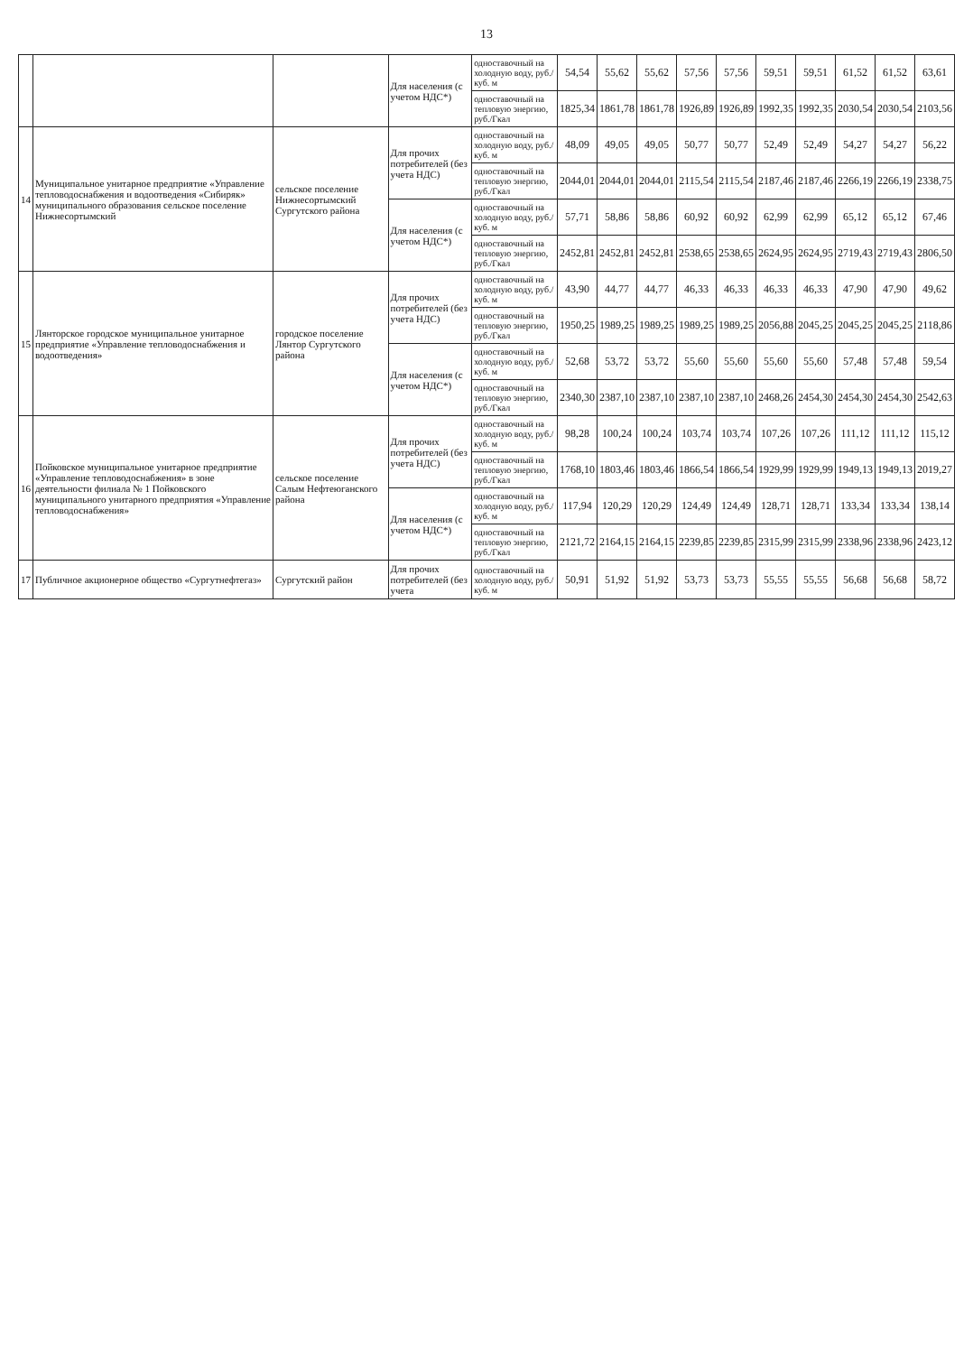13
| | | | Для населения (с учетом НДС*) | одноставочный на холодную воду, руб./куб. м | 54,54 | 55,62 | 55,62 | 57,56 | 57,56 | 59,51 | 59,51 | 61,52 | 61,52 | 63,61 |
| | | | | одноставочный на тепловую энергию, руб./Гкал | 1825,34 | 1861,78 | 1861,78 | 1926,89 | 1926,89 | 1992,35 | 1992,35 | 2030,54 | 2030,54 | 2103,56 |
| 14 | Муниципальное унитарное предприятие «Управление тепловодоснабжения и водоотведения «Сибиряк» муниципального образования сельское поселение Нижнесортымский | сельское поселение Нижнесортымский Сургутского района | Для прочих потребителей (без учета НДС) | одноставочный на холодную воду, руб./куб. м | 48,09 | 49,05 | 49,05 | 50,77 | 50,77 | 52,49 | 52,49 | 54,27 | 54,27 | 56,22 |
| | | | | одноставочный на тепловую энергию, руб./Гкал | 2044,01 | 2044,01 | 2044,01 | 2115,54 | 2115,54 | 2187,46 | 2187,46 | 2266,19 | 2266,19 | 2338,75 |
| | | | Для населения (с учетом НДС*) | одноставочный на холодную воду, руб./куб. м | 57,71 | 58,86 | 58,86 | 60,92 | 60,92 | 62,99 | 62,99 | 65,12 | 65,12 | 67,46 |
| | | | | одноставочный на тепловую энергию, руб./Гкал | 2452,81 | 2452,81 | 2452,81 | 2538,65 | 2538,65 | 2624,95 | 2624,95 | 2719,43 | 2719,43 | 2806,50 |
| 15 | Лянторское городское муниципальное унитарное предприятие «Управление тепловодоснабжения и водоотведения» | городское поселение Лянтор Сургутского района | Для прочих потребителей (без учета НДС) | одноставочный на холодную воду, руб./куб. м | 43,90 | 44,77 | 44,77 | 46,33 | 46,33 | 46,33 | 46,33 | 47,90 | 47,90 | 49,62 |
| | | | | одноставочный на тепловую энергию, руб./Гкал | 1950,25 | 1989,25 | 1989,25 | 1989,25 | 1989,25 | 2056,88 | 2045,25 | 2045,25 | 2045,25 | 2118,86 |
| | | | Для населения (с учетом НДС*) | одноставочный на холодную воду, руб./куб. м | 52,68 | 53,72 | 53,72 | 55,60 | 55,60 | 55,60 | 55,60 | 57,48 | 57,48 | 59,54 |
| | | | | одноставочный на тепловую энергию, руб./Гкал | 2340,30 | 2387,10 | 2387,10 | 2387,10 | 2387,10 | 2468,26 | 2454,30 | 2454,30 | 2454,30 | 2542,63 |
| 16 | Пойковское муниципальное унитарное предприятие «Управление тепловодоснабжения» в зоне деятельности филиала № 1 Пойковского муниципального унитарного предприятия «Управление тепловодоснабжения» | сельское поселение Салым Нефтеюганского района | Для прочих потребителей (без учета НДС) | одноставочный на холодную воду, руб./куб. м | 98,28 | 100,24 | 100,24 | 103,74 | 103,74 | 107,26 | 107,26 | 111,12 | 111,12 | 115,12 |
| | | | | одноставочный на тепловую энергию, руб./Гкал | 1768,10 | 1803,46 | 1803,46 | 1866,54 | 1866,54 | 1929,99 | 1929,99 | 1949,13 | 1949,13 | 2019,27 |
| | | | Для населения (с учетом НДС*) | одноставочный на холодную воду, руб./куб. м | 117,94 | 120,29 | 120,29 | 124,49 | 124,49 | 128,71 | 128,71 | 133,34 | 133,34 | 138,14 |
| | | | | одноставочный на тепловую энергию, руб./Гкал | 2121,72 | 2164,15 | 2164,15 | 2239,85 | 2239,85 | 2315,99 | 2315,99 | 2338,96 | 2338,96 | 2423,12 |
| 17 | Публичное акционерное общество «Сургутнефтегаз» | Сургутский район | Для прочих потребителей (без учета | одноставочный на холодную воду, руб./куб. м | 50,91 | 51,92 | 51,92 | 53,73 | 53,73 | 55,55 | 55,55 | 56,68 | 56,68 | 58,72 |